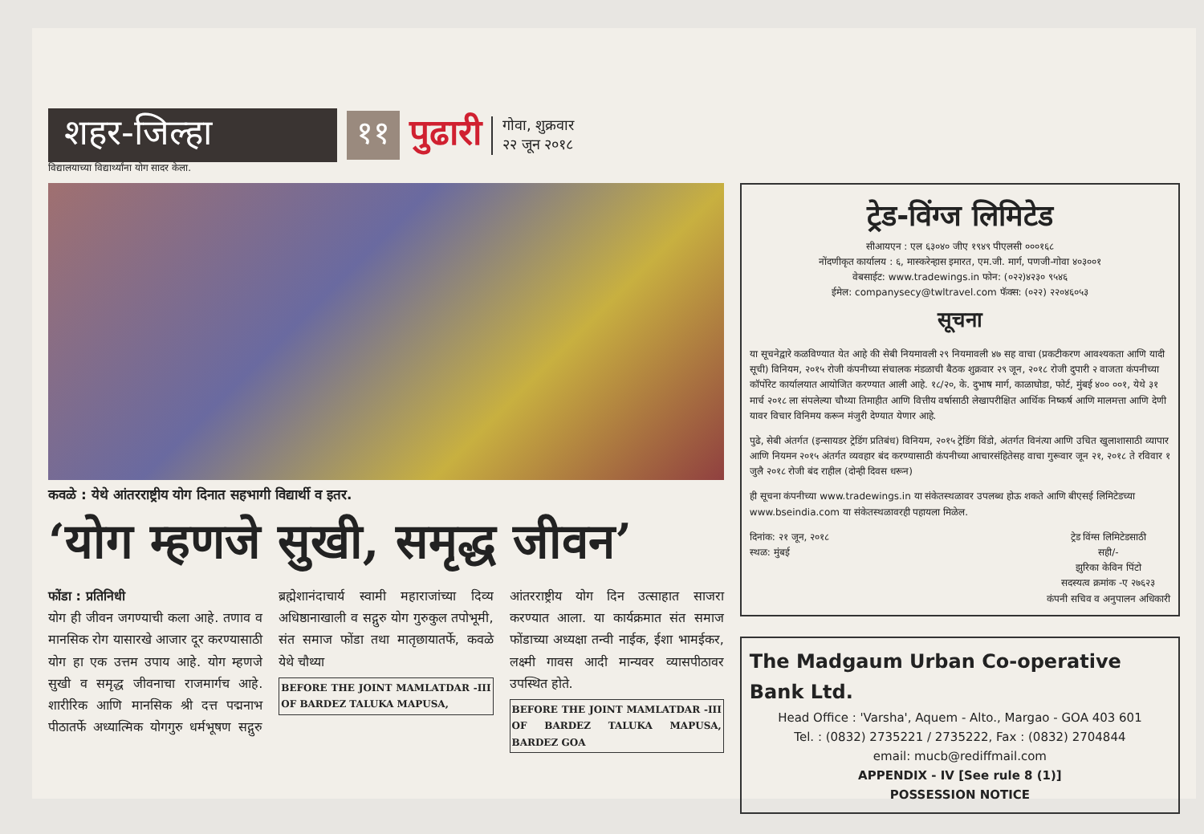शहर-जिल्हा ११
पुढारी
गोवा, शुक्रवार
२२ जून २०१८
विद्यालयाच्या विद्यार्थ्यांना योग सादर केला.
कवळे : येथे आंतरराष्ट्रीय योग दिनात सहभागी विद्यार्थी व इतर.
‘योग म्हणजे सुखी, समृद्ध जीवन’
फोंडा : प्रतिनिधी
योग ही जीवन जगण्याची कला आहे. तणाव व मानसिक रोग यासारखे आजार दूर करण्यासाठी योग हा एक उत्तम उपाय आहे. योग म्हणजे सुखी व समृद्ध जीवनाचा राजमार्गच आहे. शारीरिक आणि मानसिक श्री दत्त पद्मनाभ पीठातर्फे अध्यात्मिक योगगुरु धर्मभूषण सद्गुरु ब्रह्मेशानंदाचार्य स्वामी महाराजांच्या दिव्य अधिष्ठानाखाली व सद्गुरु योग गुरुकुल तपोभूमी, संत समाज फोंडा तथा मातृछायातर्फे, कवळे येथे चौथ्या
BEFORE THE JOINT MAMLATDAR -III OF BARDEZ TALUKA MAPUSA,
आंतरराष्ट्रीय योग दिन उत्साहात साजरा करण्यात आला. या कार्यक्रमात संत समाज फोंडाच्या अध्यक्षा तन्वी नाईक, ईशा भामईकर, लक्ष्मी गावस आदी मान्यवर व्यासपीठावर उपस्थित होते.
BEFORE THE JOINT MAMLATDAR -III OF BARDEZ TALUKA MAPUSA, BARDEZ GOA
ट्रेड-विंग्ज लिमिटेड
सीआयएन : एल ६३०४० जीए १९४९ पीएलसी ०००१६८
नोंदणीकृत कार्यालय : ६, मास्करेन्हास इमारत, एम.जी. मार्ग, पणजी-गोवा ४०३००१
वेबसाईट: www.tradewings.in फोन: (०२२)४२३० ९५४६
ईमेल: companysecy@twltravel.com फॅक्स: (०२२) २२०४६०५३
सूचना
या सूचनेद्वारे कळविण्यात येत आहे की सेबी नियमावली २९ नियमावली ४७ सह वाचा (प्रकटीकरण आवश्यकता आणि यादी सूची) विनियम, २०१५ रोजी कंपनीच्या संचालक मंडळाची बैठक शुक्रवार २९ जून, २०१८ रोजी दुपारी २ वाजता कंपनीच्या कॉर्पोरेट कार्यालयात आयोजित करण्यात आली आहे. १८/२०, के. दुभाष मार्ग, काळाघोडा, फोर्ट, मुंबई ४०० ००१, येथे ३१ मार्च २०१८ ला संपलेल्या चौथ्या तिमाहीत आणि वित्तीय वर्षासाठी लेखापरीक्षित आर्थिक निष्कर्ष आणि मालमत्ता आणि देणी यावर विचार विनिमय करून मंजुरी देण्यात येणार आहे.
पुढे, सेबी अंतर्गत (इन्सायडर ट्रेडिंग प्रतिबंध) विनियम, २०१५ ट्रेडिंग विंडो, अंतर्गत विनंत्या आणि उचित खुलाशासाठी व्यापार आणि नियमन २०१५ अंतर्गत व्यवहार बंद करण्यासाठी कंपनीच्या आचारसंहितेसह वाचा गुरूवार जून २१, २०१८ ते रविवार १ जुलै २०१८ रोजी बंद राहील (दोन्ही दिवस धरून)
ही सूचना कंपनीच्या www.tradewings.in या संकेतस्थळावर उपलब्ध होऊ शकते आणि बीएसई लिमिटेडच्या www.bseindia.com या संकेतस्थळावरही पहायला मिळेल.
दिनांक: २१ जून, २०१८
स्थळ: मुंबई
ट्रेड विंग्स लिमिटेडसाठी
सही/-
झुरिका केविन पिंटो
सदस्यत्व क्रमांक -ए २७६२३
कंपनी सचिव व अनुपालन अधिकारी
The Madgaum Urban Co-operative Bank Ltd.
Head Office : 'Varsha', Aquem - Alto., Margao - GOA 403 601
Tel. : (0832) 2735221 / 2735222, Fax : (0832) 2704844
email: mucb@rediffmail.com
APPENDIX - IV [See rule 8 (1)]
POSSESSION NOTICE